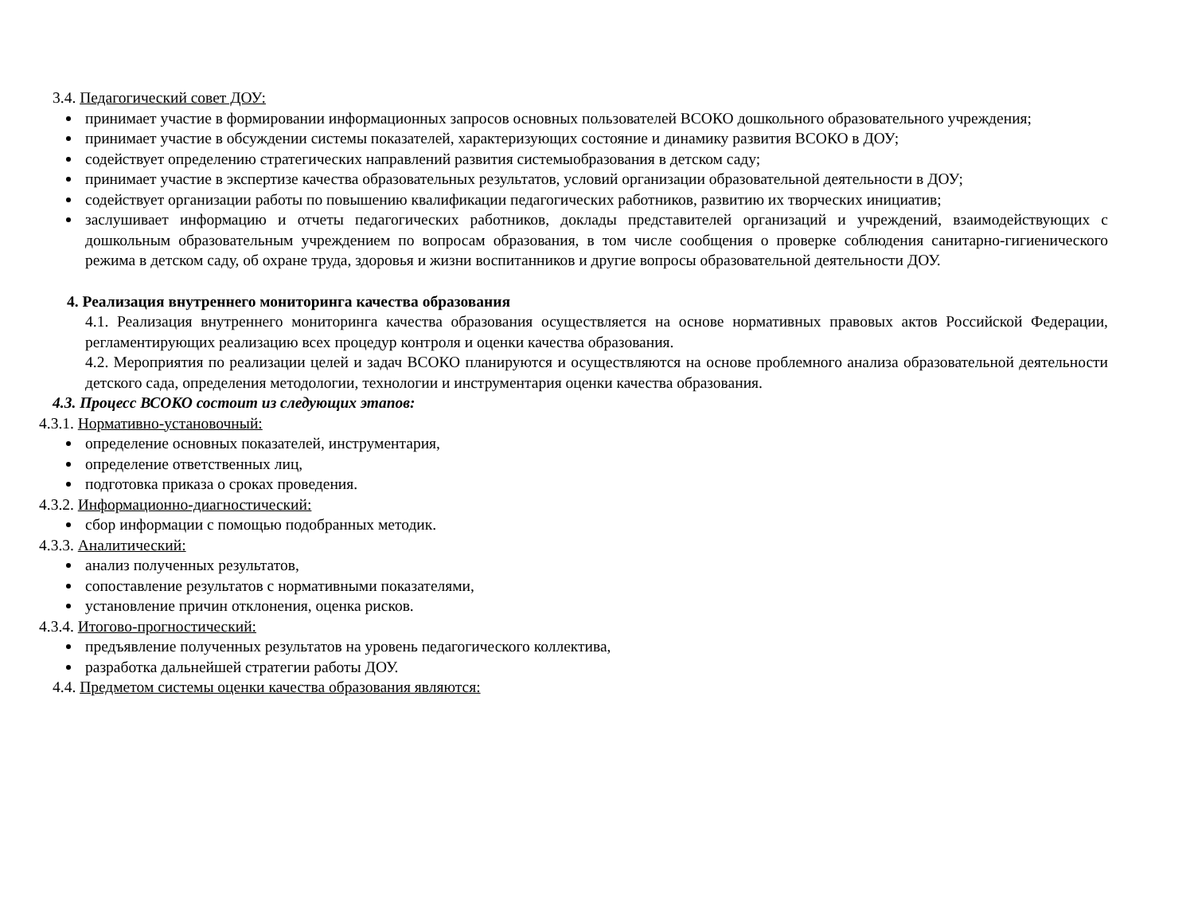3.4. Педагогический совет ДОУ:
принимает участие в формировании информационных запросов основных пользователей ВСОКО дошкольного образовательного учреждения;
принимает участие в обсуждении системы показателей, характеризующих состояние и динамику развития ВСОКО в ДОУ;
содействует определению стратегических направлений развития системыобразования в детском саду;
принимает участие в экспертизе качества образовательных результатов, условий организации образовательной деятельности в ДОУ;
содействует организации работы по повышению квалификации педагогических работников, развитию их творческих инициатив;
заслушивает информацию и отчеты педагогических работников, доклады представителей организаций и учреждений, взаимодействующих с дошкольным образовательным учреждением по вопросам образования, в том числе сообщения о проверке соблюдения санитарно-гигиенического режима в детском саду, об охране труда, здоровья и жизни воспитанников и другие вопросы образовательной деятельности ДОУ.
4. Реализация внутреннего мониторинга качества образования
4.1. Реализация внутреннего мониторинга качества образования осуществляется на основе нормативных правовых актов Российской Федерации, регламентирующих реализацию всех процедур контроля и оценки качества образования.
4.2. Мероприятия по реализации целей и задач ВСОКО планируются и осуществляются на основе проблемного анализа образовательной деятельности детского сада, определения методологии, технологии и инструментария оценки качества образования.
4.3. Процесс ВСОКО состоит из следующих этапов:
4.3.1. Нормативно-установочный:
определение основных показателей, инструментария,
определение ответственных лиц,
подготовка приказа о сроках проведения.
4.3.2. Информационно-диагностический:
сбор информации с помощью подобранных методик.
4.3.3. Аналитический:
анализ полученных результатов,
сопоставление результатов с нормативными показателями,
установление причин отклонения, оценка рисков.
4.3.4. Итогово-прогностический:
предъявление полученных результатов на уровень педагогического коллектива,
разработка дальнейшей стратегии работы ДОУ.
4.4. Предметом системы оценки качества образования являются: